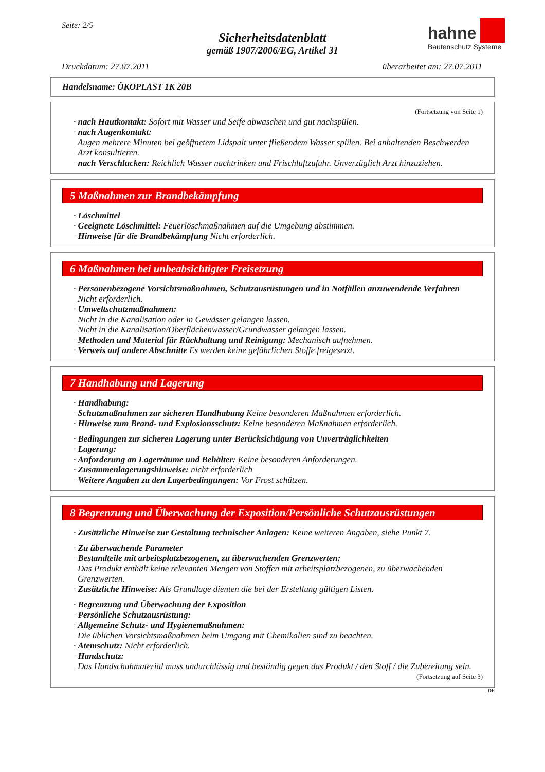Seite: 2/5
Sicherheitsdatenblatt
gemäß 1907/2006/EG, Artikel 31
hahne
Bautenschutz Systeme
Druckdatum: 27.07.2011 überarbeitet am: 27.07.2011
Handelsname: ÖKOPLAST 1K 20B
(Fortsetzung von Seite 1)
· nach Hautkontakt: Sofort mit Wasser und Seife abwaschen und gut nachspülen.
· nach Augenkontakt:
Augen mehrere Minuten bei geöffnetem Lidspalt unter fließendem Wasser spülen. Bei anhaltenden Beschwerden Arzt konsultieren.
· nach Verschlucken: Reichlich Wasser nachtrinken und Frischluftzufuhr. Unverzüglich Arzt hinzuziehen.
5 Maßnahmen zur Brandbekämpfung
· Löschmittel
· Geeignete Löschmittel: Feuerlöschmaßnahmen auf die Umgebung abstimmen.
· Hinweise für die Brandbekämpfung Nicht erforderlich.
6 Maßnahmen bei unbeabsichtigter Freisetzung
· Personenbezogene Vorsichtsmaßnahmen, Schutzausrüstungen und in Notfällen anzuwendende Verfahren
Nicht erforderlich.
· Umweltschutzmaßnahmen:
Nicht in die Kanalisation oder in Gewässer gelangen lassen.
Nicht in die Kanalisation/Oberflächenwasser/Grundwasser gelangen lassen.
· Methoden und Material für Rückhaltung und Reinigung: Mechanisch aufnehmen.
· Verweis auf andere Abschnitte Es werden keine gefährlichen Stoffe freigesetzt.
7 Handhabung und Lagerung
· Handhabung:
· Schutzmaßnahmen zur sicheren Handhabung Keine besonderen Maßnahmen erforderlich.
· Hinweise zum Brand- und Explosionsschutz: Keine besonderen Maßnahmen erforderlich.
· Bedingungen zur sicheren Lagerung unter Berücksichtigung von Unverträglichkeiten
· Lagerung:
· Anforderung an Lagerräume und Behälter: Keine besonderen Anforderungen.
· Zusammenlagerungshinweise: nicht erforderlich
· Weitere Angaben zu den Lagerbedingungen: Vor Frost schützen.
8 Begrenzung und Überwachung der Exposition/Persönliche Schutzausrüstungen
· Zusätzliche Hinweise zur Gestaltung technischer Anlagen: Keine weiteren Angaben, siehe Punkt 7.
· Zu überwachende Parameter
· Bestandteile mit arbeitsplatzbezogenen, zu überwachenden Grenzwerten:
Das Produkt enthält keine relevanten Mengen von Stoffen mit arbeitsplatzbezogenen, zu überwachenden Grenzwerten.
· Zusätzliche Hinweise: Als Grundlage dienten die bei der Erstellung gültigen Listen.
· Begrenzung und Überwachung der Exposition
· Persönliche Schutzausrüstung:
· Allgemeine Schutz- und Hygienemaßnahmen:
Die üblichen Vorsichtsmaßnahmen beim Umgang mit Chemikalien sind zu beachten.
· Atemschutz: Nicht erforderlich.
· Handschutz:
Das Handschuhmaterial muss undurchlässig und beständig gegen das Produkt / den Stoff / die Zubereitung sein.
(Fortsetzung auf Seite 3)
DE